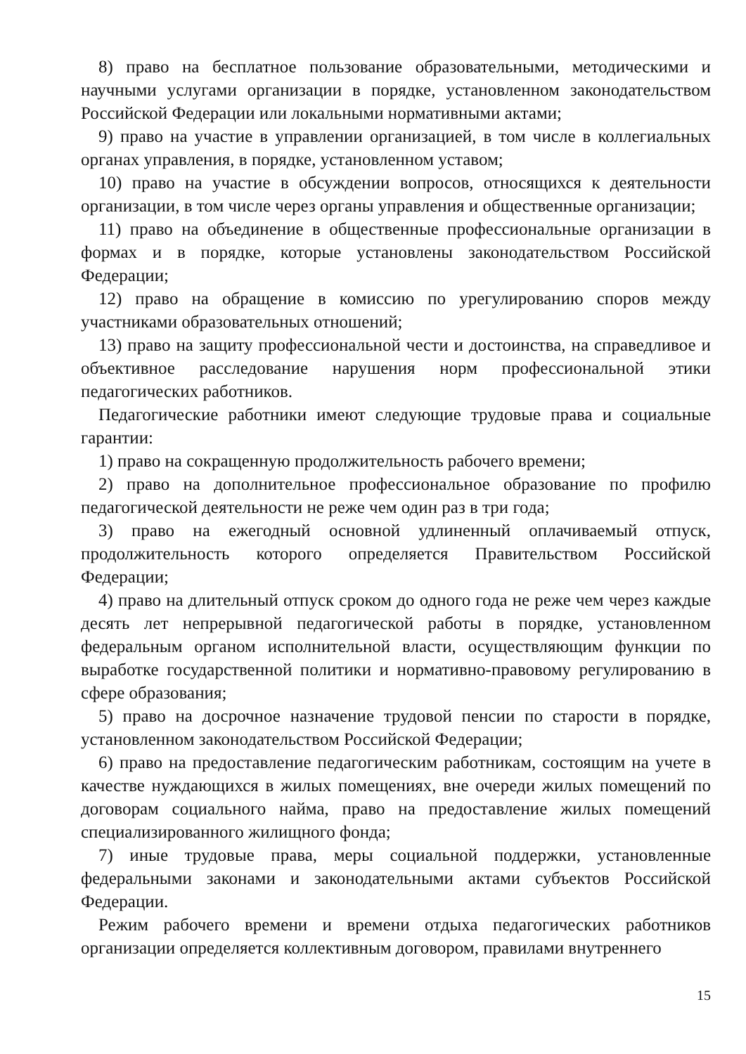8) право на бесплатное пользование образовательными, методическими и научными услугами организации в порядке, установленном законодательством Российской Федерации или локальными нормативными актами;
9) право на участие в управлении организацией, в том числе в коллегиальных органах управления, в порядке, установленном уставом;
10) право на участие в обсуждении вопросов, относящихся к деятельности организации, в том числе через органы управления и общественные организации;
11) право на объединение в общественные профессиональные организации в формах и в порядке, которые установлены законодательством Российской Федерации;
12) право на обращение в комиссию по урегулированию споров между участниками образовательных отношений;
13) право на защиту профессиональной чести и достоинства, на справедливое и объективное расследование нарушения норм профессиональной этики педагогических работников.
Педагогические работники имеют следующие трудовые права и социальные гарантии:
1) право на сокращенную продолжительность рабочего времени;
2) право на дополнительное профессиональное образование по профилю педагогической деятельности не реже чем один раз в три года;
3) право на ежегодный основной удлиненный оплачиваемый отпуск, продолжительность которого определяется Правительством Российской Федерации;
4) право на длительный отпуск сроком до одного года не реже чем через каждые десять лет непрерывной педагогической работы в порядке, установленном федеральным органом исполнительной власти, осуществляющим функции по выработке государственной политики и нормативно-правовому регулированию в сфере образования;
5) право на досрочное назначение трудовой пенсии по старости в порядке, установленном законодательством Российской Федерации;
6) право на предоставление педагогическим работникам, состоящим на учете в качестве нуждающихся в жилых помещениях, вне очереди жилых помещений по договорам социального найма, право на предоставление жилых помещений специализированного жилищного фонда;
7) иные трудовые права, меры социальной поддержки, установленные федеральными законами и законодательными актами субъектов Российской Федерации.
Режим рабочего времени и времени отдыха педагогических работников организации определяется коллективным договором, правилами внутреннего
15